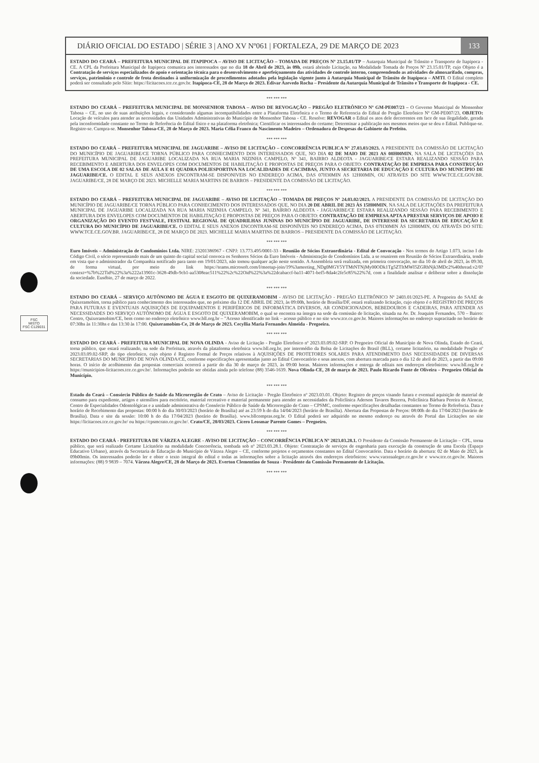DIÁRIO OFICIAL DO ESTADO | SÉRIE 3 | ANO XV Nº061 | FORTALEZA, 29 DE MARÇO DE 2023 133
ESTADO DO CEARÁ – PREFEITURA MUNICIPAL DE ITAPIPOCA – AVISO DE LICITAÇÃO – TOMADA DE PREÇOS Nº 23.15.01/TP – Autarquia Municipal de Trânsito e Transporte de Itapipoca - CE. A CPL da Prefeitura Municipal de Itapipoca comunica aos interessados que no dia 18 de Abril de 2023, às 09h, estará abrindo Licitação, na Modalidade Tomada de Preços Nº 23.15.01/TP, cujo Objeto é a Contratação de serviços especializados de apoio e orientação técnica para o desenvolvimento e aperfeiçoamento das atividades de controle interno, compreendendo as atividades de almoxarifado, compras, serviços, patrimônio e controle de frota destinados à uniformização de procedimentos adotados pela legislação vigente junto à Autarquia Municipal de Trânsito de Itapipoca – AMTI. O Edital completo poderá ser consultado pelo Sítio: https://licitacoes.tce.ce.gov.br. Itapipoca-CE, 28 de Março de 2023. Edivar Azevedo Rocha – Presidente da Autarquia Municipal de Trânsito e Transporte de Itapipoca - CE.
*** *** ***
ESTADO DO CEARÁ – PREFEITURA MUNICIPAL DE MONSENHOR TABOSA – AVISO DE REVOGAÇÃO – PREGÃO ELETRÔNICO Nº GM-PE007/23 – O Governo Municipal de Monsenhor Tabosa – CE, no uso de suas atribuições legais, e considerando algumas incompatibilidades entre a Plataforma Eletrônica e o Termo de Referencia do Edital do Pregão Eletrônico Nº GM-PE007/23, OBJETO: Locação de veículos para atender as necessidades das Unidades Administrativas do Município de Monsenhor Tabosa - CE. Resolve: REVOGAR o Edital os atos dele decorrentes em face de sua ilegalidade, gerada pela inconformidade constante no Termo de Referência do Edital físico e na plataforma eletrônica; Cientificar os interessados do certame; Determinar a publicação nos mesmos meios que se deu o Edital. Publique-se. Registre-se. Cumpra-se. Monsenhor Tabosa-CE, 28 de Março de 2023. Maria Célia Franco do Nascimento Madeiro – Ordenadora de Despesas do Gabinete do Prefeito.
*** *** ***
ESTADO DO CEARÁ – PREFEITURA MUNICIPAL DE JAGUARIBE – AVISO DE LICITAÇÃO – CONCORRÊNCIA PUBLICA Nº 27.03.03/2023. A PRESIDENTE DA COMISSÃO DE LICITAÇÃO DO MUNICÍPIO DE JAGUARIBE/CE TORNA PÚBLICO PARA CONHECIMENTO DOS INTERESSADOS QUE, NO DIA 02 DE MAIO DE 2023 AS 08H00MIN, NA SALA DE LICITAÇÕES DA PREFEITURA MUNICIPAL DE JAGUARIBE LOCALIZADA NA RUA MARIA NIZINHA CAMPELO, Nº 341, BAIRRO ALDEOTA - JAGUARIBE/CE ESTARA REALIZANDO SESSÃO PARA RECEBIMENTO E ABERTURA DOS ENVELOPES COM DOCUMENTOS DE HABILITAÇÃO E PROPOSTAS DE PREÇOS PARA O OBJETO: CONTRATAÇÃO DE EMPRESA PARA CONSTRUÇÃO DE UMA ESCOLA DE 02 SALAS DE AULA E 01 QUADRA POLIESPORTIVA NA LOCALIDADES DE CACIMBAS, JUNTO A SECRETARIA DE EDUCAÇÃO E CULTURA DO MUNICÍPIO DE JAGUARIBE/CE. O EDITAL E SEUS ANEXOS ENCONTRAM-SE DISPONIVEIS NO ENDEREÇO ACIMA, DAS 07H30MIN AS 12H00MIN, OU ATRAVES DO SITE WWW.TCE.CE.GOV.BR. JAGUARIBE/CE, 28 DE MARÇO DE 2023. MICHELLE MARIA MARTINS DE BARROS – PRESIDENTE DA COMISSÃO DE LICITAÇÃO.
*** *** ***
ESTADO DO CEARÁ – PREFEITURA MUNICIPAL DE JAGUARIBE – AVISO DE LICITAÇÃO – TOMADA DE PREÇOS Nº 24.03.02/2023. A PRESIDENTE DA COMISSÃO DE LICITAÇÃO DO MUNICÍPIO DE JAGUARIBE/CE TORNA PÚBLICO PARA CONHECIMENTO DOS INTERESSADOS QUE, NO DIA 20 DE ABRIL DE 2023 ÀS 15H00MIN, NA SALA DE LICITAÇÕES DA PREFEITURA MUNICIPAL DE JAGUARIBE LOCALIZADA NA RUA MARIA NIZINHA CAMPELO, Nº 341, BAIRRO ALDEOTA - JAGUARIBE/CE ESTARA REALIZANDO SESSÃO PARA RECEBIMENTO E ABERTURA DOS ENVELOPES COM DOCUMENTOS DE HABILITAÇÃO E PROPOSTAS DE PREÇOS PARA O OBJETO: CONTRATAÇÃO DE EMPRESA APTA A PRESTAR SERVIÇOS DE APOIO E ORGANIZAÇÃO DO EVENTO FESTVALE, FESTIVAL REGIONAL DE QUADRILHAS JUNINAS DO MUNICÍPIO DE JAGUARIBE, DE INTERESSE DA SECRETARIA DE EDUCAÇÃO E CULTURA DO MUNICÍPIO DE JAGUARIBE/CE. O EDITAL E SEUS ANEXOS ENCONTRAM-SE DISPONÍVEIS NO ENDEREÇO ACIMA, DAS 07H30MIN ÀS 12H00MIN, OU ATRAVÉS DO SITE: WWW.TCE.CE.GOV.BR. JAGUARIBE/CE, 28 DE MARÇO DE 2023. MICHELLE MARIA MARTINS DE BARROS – PRESIDENTE DA COMISSÃO DE LICITAÇÃO.
*** *** ***
Euro Imóveis – Administração de Condomínios Ltda. NIRE: 23201386967 - CNPJ: 13.773.495/0001-33 - Reunião de Sócios Extraordinária - Edital de Convocação - Nos termos do Artigo 1.073, inciso I do Código Civil, o sócio representando mais de um quinto do capital social convoca os Senhores Sócios da Euro Imóveis - Administração de Condomínios Ltda. a se reunirem em Reunião de Sócios Extraordinária, tendo em vista que o administrador da Companhia notificado para tanto em 19/01/2023, não tomou qualquer ação neste sentido. A Assembleia será realizada, em primeira convocação, no dia 10 de abril de 2023, às 09:30, de forma virtual, por meio do link https://teams.microsoft.com/l/meetup-join/19%3ameeting_NDg0MGY5YTMtNTNjMy00ODk1Tg5ZTItMWI5ZGRhNjk3MDc2%40thread.v2/0?context=%7b%22Tid%22%3a%222a13901c-3628-49db-9cb1-aa5308eac511%22%2c%22Oid%22%3a%22dcabaccf-ba11-4071-bef5-8da4c2fe5c85%22%7d, com a finalidade analisar e deliberar sobre a dissolução da sociedade. Eusébio, 27 de março de 2022.
*** *** ***
ESTADO DO CEARÁ – SERVIÇO AUTÔNOMO DE ÁGUA E ESGOTO DE QUIXERAMOBIM - AVISO DE LICITAÇÃO - PREGÃO ELETRÔNICO Nº 2403.01/2023-PE. A Pregoeira do SAAE de Quixeramobim, torna público para conhecimento dos interessados que, no próximo dia 12 DE ABRIL DE 2023, às 09:00h, horário de Brasília/DF, estará realizando licitação, cujo objeto é o REGISTRO DE PREÇOS PARA FUTURAS E EVENTUAIS AQUISIÇÕES DE EQUIPAMENTOS E PERIFÉRICOS DE INFORMÁTICA DIVERSOS, AR CONDICIONADOS, BEBEDOUROS E CADEIRAS, PARA ATENDER AS NECESSIDADES DO SERVIÇO AUTÔNOMO DE ÁGUA E ESGOTO DE QUIXERAMOBIM, o qual se encontra na íntegra na sede da comissão de licitação, situada na Av. Dr. Joaquim Fernandes, 570 – Bairro: Centro, Quixeramobim/CE, bem como no endereço eletrônico www.bll.org.br – "Acesso identificado no link – acesso público e no site www.tce.ce.gov.br. Maiores informações no endereço supracitado no horário de 07:30hs às 11:30hs e das 13:30 às 17:00. Quixeramobim-Ce, 28 de Março de 2023. Cecyllia Maria Fernandes Almeida - Pregoeira.
*** *** ***
ESTADO DO CEARÁ - PREFEITURA MUNICIPAL DE NOVA OLINDA - Aviso de Licitação - Pregão Eletrônico nº 2023.03.09.02-SRP. O Pregoeiro Oficial do Município de Nova Olinda, Estado do Ceará, torna público, que estará realizando, na sede da Prefeitura, através da plataforma eletrônica www.bll.org.br, por intermédio da Bolsa de Licitações do Brasil (BLL), certame licitatório, na modalidade Pregão nº 2023.03.09.02-SRP, do tipo eletrônico, cujo objeto é Registro Formal de Preços relativos à AQUISIÇÕES DE PROTETORES SOLARES PARA ATENDIMENTO DAS NECESSIDADES DE DIVERSAS SECRETARIAS DO MUNICÍPIO DE NOVA OLINDA/CE, conforme especificações apresentadas junto ao Edital Convocatório e seus anexos, com abertura marcada para o dia 12 de abril de 2023, a partir das 09:00 horas. O início de acolhimento das propostas comerciais ocorrerá a partir do dia 30 de março de 2023, às 09:00 horas. Maiores informações e entrega de editais nos endereços eletrônicos: www.bll.org.br e https://municipios-licitacoes.tce.ce.gov.br/. Informações poderão ser obtidas ainda pelo telefone (88) 3546-1639. Nova Olinda-CE, 28 de março de 2023. Paulo Ricardo Fonte de Oliveira – Pregoeiro Oficial do Município.
*** *** ***
Estado do Ceará – Consórcio Público de Saúde da Microrregião de Crato – Aviso de Licitação - Pregão Eletrônico nº 2023.03.01. Objeto: Registro de preços visando futura e eventual aquisição de material de consumo para expediente, artigos e utensílios para escritório, material recreativo e material permanente para atender as necessidades da Policlínica Aderson Tavares Bezerra, Policlínica Bárbara Pereira de Alencar, Centro de Especialidades Odontológicas e a unidade administrativa do Consórcio Público de Saúde da Microrregião de Crato – CPSMC, conforme especificações detalhadas constantes no Termo de Referência. Data e horário de Recebimento das propostas: 00:00 h do dia 30/03/2023 (horário de Brasília) até as 23:59 h do dia 14/04/2023 (horário de Brasília). Abertura das Propostas de Preços: 08:00h do dia 17/04/2023 (horário de Brasília). Data e site da sessão: 10:00 h do dia 17/04/2023 (horário de Brasília). www.bllcompras.org.br. O Edital poderá ser adquirido no mesmo endereço ou através do Portal das Licitações no site https://licitacoes.tce.ce.gov.br/ ou https://cpsmcrato.ce.gov.br/. Crato/CE, 28/03/2023. Cícero Leosmar Parente Gomes – Pregoeiro.
*** *** ***
ESTADO DO CEARÁ - PREFEITURA DE VÁRZEA ALEGRE - AVISO DE LICITAÇÃO – CONCORRÊNCIA PÚBLICA Nº 2023.03.28.1. O Presidente da Comissão Permanente de Licitação – CPL, torna público, que será realizado Certame Licitatório na modalidade Concorrência, tombada sob nº 2023.03.28.1. Objeto: Contratação de serviços de engenharia para execução da construção de uma Escola (Espaço Educativo Urbano), através da Secretaria de Educação do Município de Várzea Alegre – CE, conforme projetos e orçamentos constantes no Edital Convocatório. Data e horário da abertura: 02 de Maio de 2023, às 09h00min. Os interessados poderão ler e obter o texto integral do edital e todas as informações sobre a licitação através dos endereços eletrônicos: www.varzeaalegre.ce.gov.br e www.tce.ce.gov.br. Maiores informações: (88) 9 9839 – 7074. Várzea Alegre/CE, 28 de Março de 2023. Everton Clementino de Souza - Presidente da Comissão Permanente de Licitação.
*** *** ***
FSC
MISTO
FSC C129031